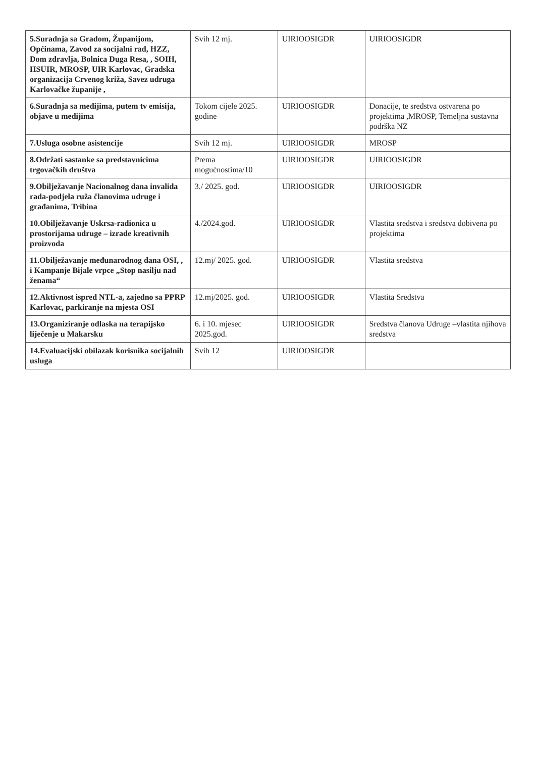| 5.Suradnja sa Gradom, Županijom, Općinama, Zavod za socijalni rad, HZZ, Dom zdravlja, Bolnica Duga Resa, , SOIH, HSUIR, MROSP, UIR Karlovac, Gradska organizacija Crvenog križa, Savez udruga Karlovačke županije , | Svih 12 mj. | UIRIOOSIGDR | UIRIOOSIGDR |
| 6.Suradnja sa medijima, putem tv emisija, objave u medijima | Tokom cijele 2025. godine | UIRIOOSIGDR | Donacije, te sredstva ostvarena po projektima ,MROSP, Temeljna sustavna podrška NZ |
| 7.Usluga osobne asistencije | Svih 12 mj. | UIRIOOSIGDR | MROSP |
| 8.Održati sastanke sa predstavnicima trgovačkih društva | Prema mogućnostima/10 | UIRIOOSIGDR | UIRIOOSIGDR |
| 9.Obilježavanje Nacionalnog dana invalida rada-podjela ruža članovima udruge i građanima, Tribina | 3./ 2025. god. | UIRIOOSIGDR | UIRIOOSIGDR |
| 10.Obilježavanje Uskrsa-radionica u prostorijama udruge – izrade kreativnih proizvoda | 4./2024.god. | UIRIOOSIGDR | Vlastita sredstva i sredstva dobivena po projektima |
| 11.Obilježavanje međunarodnog dana OSI, , i Kampanje Bijale vrpce „Stop nasilju nad ženama“ | 12.mj/ 2025. god. | UIRIOOSIGDR | Vlastita sredstva |
| 12.Aktivnost ispred NTL-a, zajedno sa PPRP Karlovac, parkiranje na mjesta OSI | 12.mj/2025. god. | UIRIOOSIGDR | Vlastita Sredstva |
| 13.Organiziranje odlaska na terapijsko liječenje u Makarsku | 6. i 10. mjesec 2025.god. | UIRIOOSIGDR | Sredstva članova Udruge –vlastita njihova sredstva |
| 14.Evaluacijski obilazak korisnika socijalnih usluga | Svih 12 | UIRIOOSIGDR | |